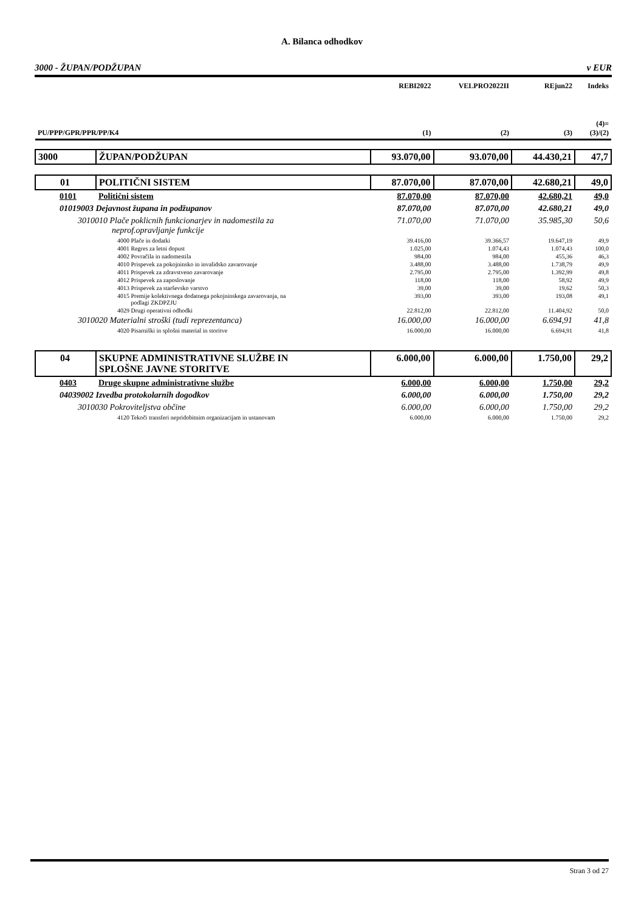A. Bilanca odhodkov
3000 - ŽUPAN/PODŽUPAN v EUR
| | | REBI2022 | VELPRO2022II | REjun22 | Indeks |
| --- | --- | --- | --- | --- | --- |
| PU/PPP/GPR/PPR/PP/K4 | | (1) | (2) | (3) | (4)= (3)/(2) |
| 3000 | ŽUPAN/PODŽUPAN | 93.070,00 | 93.070,00 | 44.430,21 | 47,7 |
| 01 | POLITIČNI SISTEM | 87.070,00 | 87.070,00 | 42.680,21 | 49,0 |
| 0101 | Politični sistem | 87.070,00 | 87.070,00 | 42.680,21 | 49,0 |
| 01019003 Dejavnost župana in podžupanov | | 87.070,00 | 87.070,00 | 42.680,21 | 49,0 |
| 3010010 Plače poklicnih funkcionarjev in nadomestila za neprof.opravljanje funkcije | | 71.070,00 | 71.070,00 | 35.985,30 | 50,6 |
| 4000 Plače in dodatki | | 39.416,00 | 39.366,57 | 19.647,19 | 49,9 |
| 4001 Regres za letni dopust | | 1.025,00 | 1.074,43 | 1.074,43 | 100,0 |
| 4002 Povračila in nadomestila | | 984,00 | 984,00 | 455,36 | 46,3 |
| 4010 Prispevek za pokojninsko in invalidsko zavarovanje | | 3.488,00 | 3.488,00 | 1.738,79 | 49,9 |
| 4011 Prispevek za zdravstveno zavarovanje | | 2.795,00 | 2.795,00 | 1.392,99 | 49,8 |
| 4012 Prispevek za zaposlovanje | | 118,00 | 118,00 | 58,92 | 49,9 |
| 4013 Prispevek za starševsko varstvo | | 39,00 | 39,00 | 19,62 | 50,3 |
| 4015 Premije kolektivnega dodatnega pokojninskega zavarovanja, na podlagi ZKDPZJU | | 393,00 | 393,00 | 193,08 | 49,1 |
| 4029 Drugi operativni odhodki | | 22.812,00 | 22.812,00 | 11.404,92 | 50,0 |
| 3010020 Materialni stroški (tudi reprezentanca) | | 16.000,00 | 16.000,00 | 6.694,91 | 41,8 |
| 4020 Pisarniški in splošni material in storitve | | 16.000,00 | 16.000,00 | 6.694,91 | 41,8 |
| 04 | SKUPNE ADMINISTRATIVNE SLUŽBE IN SPLOŠNE JAVNE STORITVE | 6.000,00 | 6.000,00 | 1.750,00 | 29,2 |
| 0403 | Druge skupne administrativne službe | 6.000,00 | 6.000,00 | 1.750,00 | 29,2 |
| 04039002 Izvedba protokolarnih dogodkov | | 6.000,00 | 6.000,00 | 1.750,00 | 29,2 |
| 3010030 Pokroviteljstva občine | | 6.000,00 | 6.000,00 | 1.750,00 | 29,2 |
| 4120 Tekoči transferi nepridobitnim organizacijam in ustanovam | | 6.000,00 | 6.000,00 | 1.750,00 | 29,2 |
Stran 3 od 27